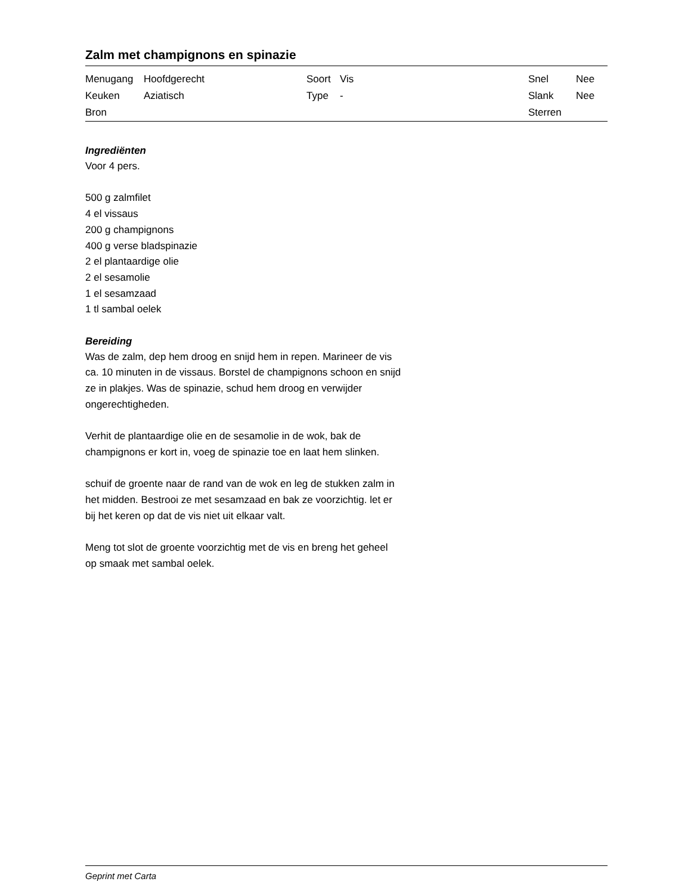Zalm met champignons en spinazie
| Menugang | Hoofdgerecht | Soort | Vis | Snel | Nee |
| Keuken | Aziatisch | Type | - | Slank | Nee |
| Bron | | | | Sterren | |
Ingrediënten
Voor 4 pers.
500 g zalmfilet
4 el vissaus
200 g champignons
400 g verse bladspinazie
2 el plantaardige olie
2 el sesamolie
1 el sesamzaad
1 tl sambal oelek
Bereiding
Was de zalm, dep hem droog en snijd hem in repen. Marineer de vis ca. 10 minuten in de vissaus. Borstel de champignons schoon en snijd ze in plakjes. Was de spinazie, schud hem droog en verwijder ongerechtigheden.
Verhit de plantaardige olie en de sesamolie in de wok, bak de champignons er kort in, voeg de spinazie toe en laat hem slinken.
schuif de groente naar de rand van de wok en leg de stukken zalm in het midden. Bestrooi ze met sesamzaad en bak ze voorzichtig. let er bij het keren op dat de vis niet uit elkaar valt.
Meng tot slot de groente voorzichtig met de vis en breng het geheel op smaak met sambal oelek.
Geprint met Carta